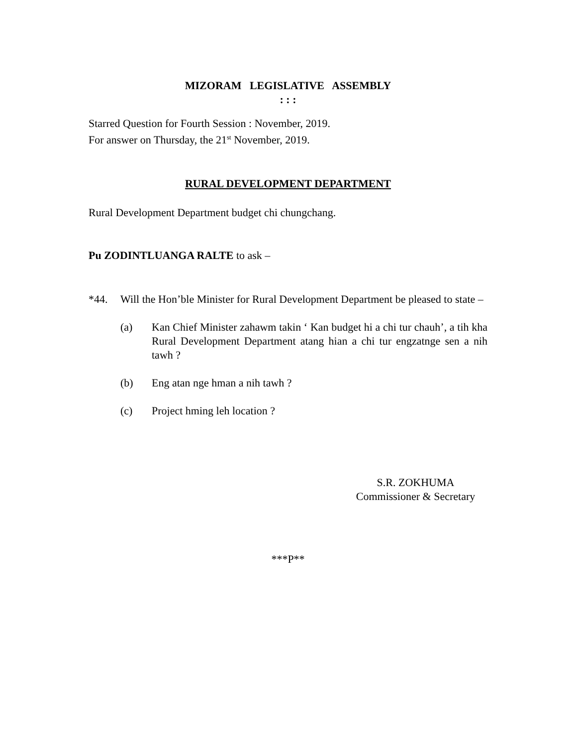MIZORAM LEGISLATIVE ASSEMBLY
: : :
Starred Question for Fourth Session : November, 2019.
For answer on Thursday, the 21<sup>st</sup> November, 2019.
RURAL DEVELOPMENT DEPARTMENT
Rural Development Department budget chi chungchang.
Pu ZODINTLUANGA RALTE to ask –
*44. Will the Hon’ble Minister for Rural Development Department be pleased to state –
(a) Kan Chief Minister zahawm takin ‘ Kan budget hi a chi tur chauh’, a tih kha Rural Development Department atang hian a chi tur engzatnge sen a nih tawh ?
(b) Eng atan nge hman a nih tawh ?
(c) Project hming leh location ?
S.R. ZOKHUMA
Commissioner & Secretary
***P**